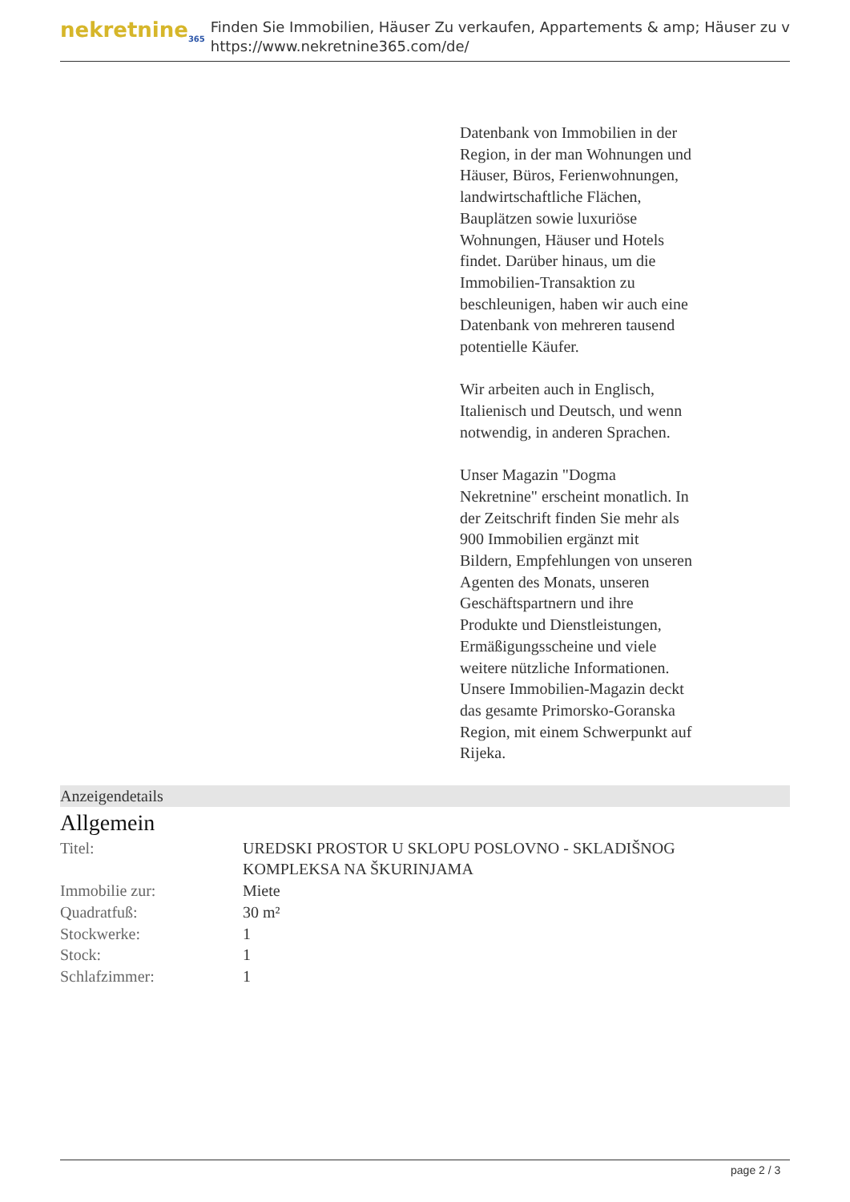nekretnine<sub>365</sub>
Finden Sie Immobilien, Häuser Zu verkaufen, Appartements & amp; Häuser zu v
https://www.nekretnine365.com/de/
Datenbank von Immobilien in der Region, in der man Wohnungen und Häuser, Büros, Ferienwohnungen, landwirtschaftliche Flächen, Bauplätzen sowie luxuriöse Wohnungen, Häuser und Hotels findet. Darüber hinaus, um die Immobilien-Transaktion zu beschleunigen, haben wir auch eine Datenbank von mehreren tausend potentielle Käufer.
Wir arbeiten auch in Englisch, Italienisch und Deutsch, und wenn notwendig, in anderen Sprachen.
Unser Magazin "Dogma Nekretnine" erscheint monatlich. In der Zeitschrift finden Sie mehr als 900 Immobilien ergänzt mit Bildern, Empfehlungen von unseren Agenten des Monats, unseren Geschäftspartnern und ihre Produkte und Dienstleistungen, Ermäßigungsscheine und viele weitere nützliche Informationen. Unsere Immobilien-Magazin deckt das gesamte Primorsko-Goranska Region, mit einem Schwerpunkt auf Rijeka.
Anzeigendetails
Allgemein
| Titel: | UREDSKI PROSTOR U SKLOPU POSLOVNO - SKLADIŠNOG KOMPLEKSA NA ŠKURINJAMA |
| Immobilie zur: | Miete |
| Quadratfuß: | 30 m² |
| Stockwerke: | 1 |
| Stock: | 1 |
| Schlafzimmer: | 1 |
page 2 / 3